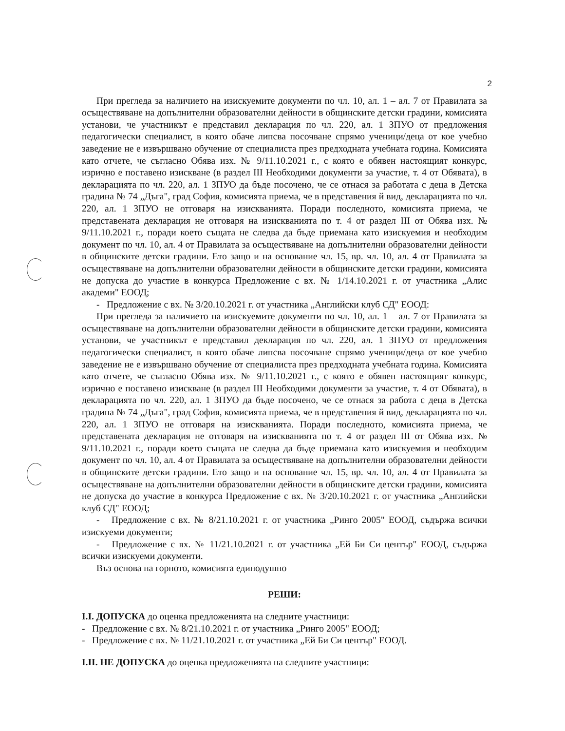2
При прегледа за наличието на изискуемите документи по чл. 10, ал. 1 – ал. 7 от Правилата за осъществяване на допълнителни образователни дейности в общинските детски градини, комисията установи, че участникът е представил декларация по чл. 220, ал. 1 ЗПУО от предложения педагогически специалист, в която обаче липсва посочване спрямо ученици/деца от кое учебно заведение не е извършвано обучение от специалиста през предходната учебната година. Комисията като отчете, че съгласно Обява изх. № 9/11.10.2021 г., с която е обявен настоящият конкурс, изрично е поставено изискване (в раздел III Необходими документи за участие, т. 4 от Обявата), в декларацията по чл. 220, ал. 1 ЗПУО да бъде посочено, че се отнася за работата с деца в Детска градина № 74 „Дъга", град София, комисията приема, че в представения й вид, декларацията по чл. 220, ал. 1 ЗПУО не отговаря на изискванията. Поради последното, комисията приема, че представената декларация не отговаря на изискванията по т. 4 от раздел III от Обява изх. № 9/11.10.2021 г., поради което същата не следва да бъде приемана като изискуемия и необходим документ по чл. 10, ал. 4 от Правилата за осъществяване на допълнителни образователни дейности в общинските детски градини. Ето защо и на основание чл. 15, вр. чл. 10, ал. 4 от Правилата за осъществяване на допълнителни образователни дейности в общинските детски градини, комисията не допуска до участие в конкурса Предложение с вх. № 1/14.10.2021 г. от участника „Алис академи" ЕООД;
- Предложение с вх. № 3/20.10.2021 г. от участника „Английски клуб СД" ЕООД:
При прегледа за наличието на изискуемите документи по чл. 10, ал. 1 – ал. 7 от Правилата за осъществяване на допълнителни образователни дейности в общинските детски градини, комисията установи, че участникът е представил декларация по чл. 220, ал. 1 ЗПУО от предложения педагогически специалист, в която обаче липсва посочване спрямо ученици/деца от кое учебно заведение не е извършвано обучение от специалиста през предходната учебната година. Комисията като отчете, че съгласно Обява изх. № 9/11.10.2021 г., с която е обявен настоящият конкурс, изрично е поставено изискване (в раздел III Необходими документи за участие, т. 4 от Обявата), в декларацията по чл. 220, ал. 1 ЗПУО да бъде посочено, че се отнася за работа с деца в Детска градина № 74 „Дъга", град София, комисията приема, че в представения й вид, декларацията по чл. 220, ал. 1 ЗПУО не отговаря на изискванията. Поради последното, комисията приема, че представената декларация не отговаря на изискванията по т. 4 от раздел III от Обява изх. № 9/11.10.2021 г., поради което същата не следва да бъде приемана като изискуемия и необходим документ по чл. 10, ал. 4 от Правилата за осъществяване на допълнителни образователни дейности в общинските детски градини. Ето защо и на основание чл. 15, вр. чл. 10, ал. 4 от Правилата за осъществяване на допълнителни образователни дейности в общинските детски градини, комисията не допуска до участие в конкурса Предложение с вх. № 3/20.10.2021 г. от участника „Английски клуб СД" ЕООД;
- Предложение с вх. № 8/21.10.2021 г. от участника „Ринго 2005" ЕООД, съдържа всички изискуеми документи;
- Предложение с вх. № 11/21.10.2021 г. от участника „Ей Би Си център" ЕООД, съдържа всички изискуеми документи.
Въз основа на горното, комисията единодушно
РЕШИ:
I.I. ДОПУСКА до оценка предложенията на следните участници:
- Предложение с вх. № 8/21.10.2021 г. от участника „Ринго 2005" ЕООД;
- Предложение с вх. № 11/21.10.2021 г. от участника „Ей Би Си център" ЕООД.
I.II. НЕ ДОПУСКА до оценка предложенията на следните участници: